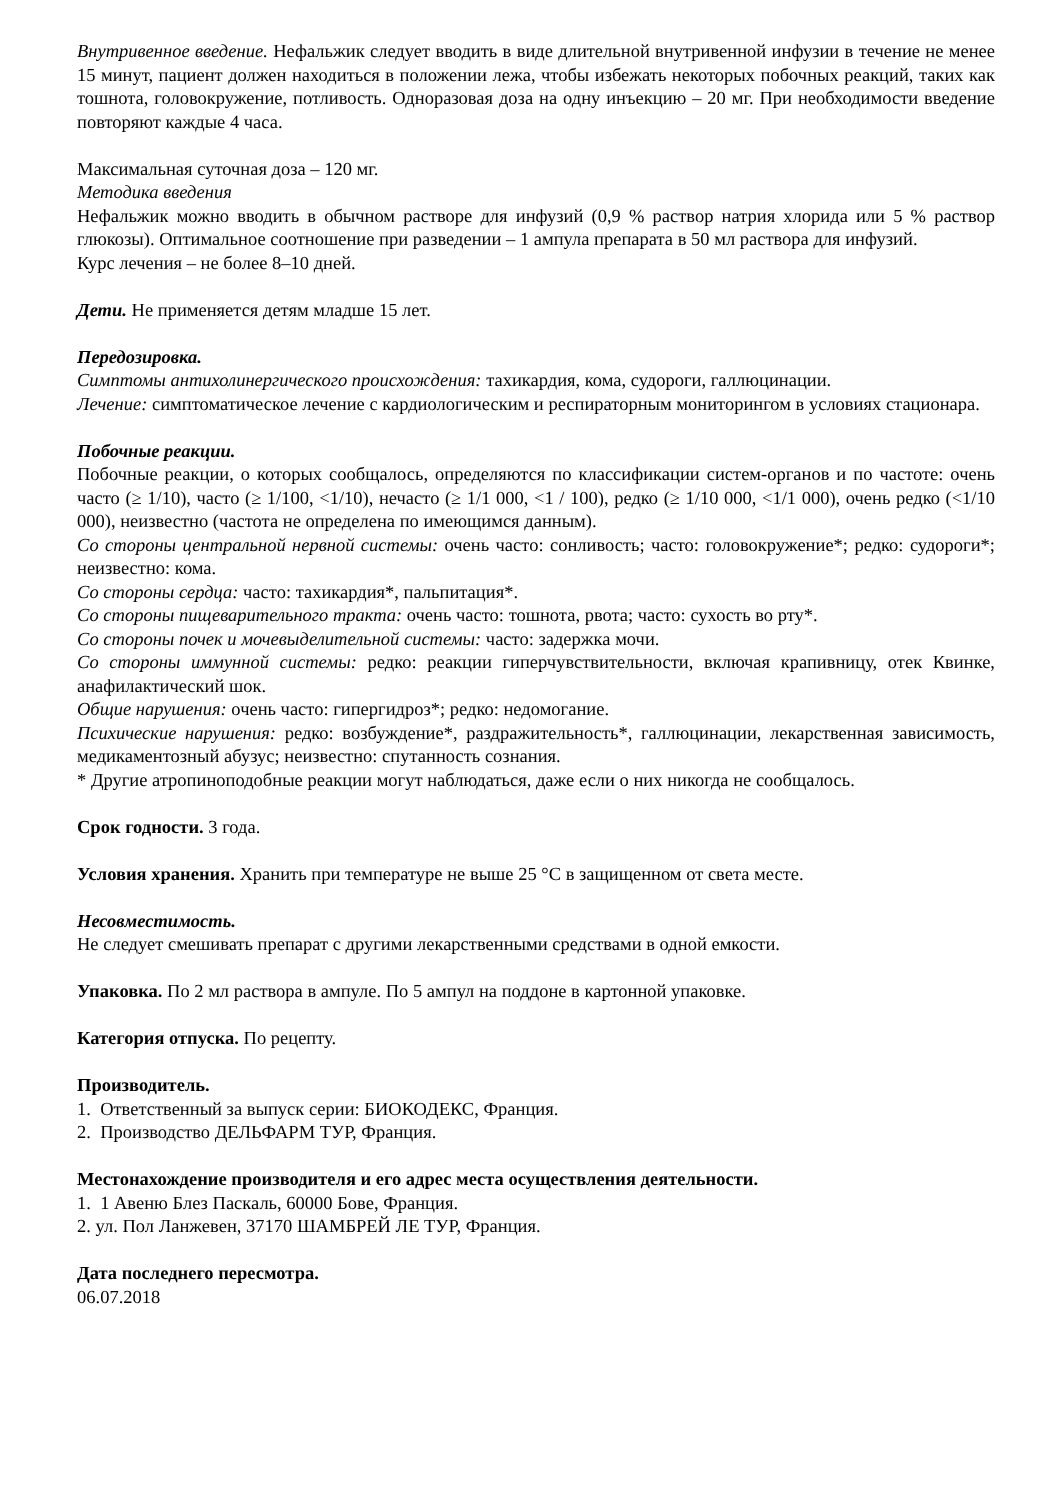Внутривенное введение. Нефальжик следует вводить в виде длительной внутривенной инфузии в течение не менее 15 минут, пациент должен находиться в положении лежа, чтобы избежать некоторых побочных реакций, таких как тошнота, головокружение, потливость. Одноразовая доза на одну инъекцию – 20 мг. При необходимости введение повторяют каждые 4 часа.
Максимальная суточная доза – 120 мг.
Методика введения
Нефальжик можно вводить в обычном растворе для инфузий (0,9 % раствор натрия хлорида или 5 % раствор глюкозы). Оптимальное соотношение при разведении – 1 ампула препарата в 50 мл раствора для инфузий.
Курс лечения – не более 8–10 дней.
Дети. Не применяется детям младше 15 лет.
Передозировка.
Симптомы антихолинергического происхождения: тахикардия, кома, судороги, галлюцинации.
Лечение: симптоматическое лечение с кардиологическим и респираторным мониторингом в условиях стационара.
Побочные реакции.
Побочные реакции, о которых сообщалось, определяются по классификации систем-органов и по частоте: очень часто (≥ 1/10), часто (≥ 1/100, <1/10), нечасто (≥ 1/1 000, <1 / 100), редко (≥ 1/10 000, <1/1 000), очень редко (<1/10 000), неизвестно (частота не определена по имеющимся данным).
Со стороны центральной нервной системы: очень часто: сонливость; часто: головокружение*; редко: судороги*; неизвестно: кома.
Со стороны сердца: часто: тахикардия*, пальпитация*.
Со стороны пищеварительного тракта: очень часто: тошнота, рвота; часто: сухость во рту*.
Со стороны почек и мочевыделительной системы: часто: задержка мочи.
Со стороны иммунной системы: редко: реакции гиперчувствительности, включая крапивницу, отек Квинке, анафилактический шок.
Общие нарушения: очень часто: гипергидроз*; редко: недомогание.
Психические нарушения: редко: возбуждение*, раздражительность*, галлюцинации, лекарственная зависимость, медикаментозный абузус; неизвестно: спутанность сознания.
* Другие атропиноподобные реакции могут наблюдаться, даже если о них никогда не сообщалось.
Срок годности. 3 года.
Условия хранения. Хранить при температуре не выше 25 °C в защищенном от света месте.
Несовместимость.
Не следует смешивать препарат с другими лекарственными средствами в одной емкости.
Упаковка. По 2 мл раствора в ампуле. По 5 ампул на поддоне в картонной упаковке.
Категория отпуска. По рецепту.
Производитель.
1. Ответственный за выпуск серии: БИОКОДЕКС, Франция.
2. Производство ДЕЛЬФАРМ ТУР, Франция.
Местонахождение производителя и его адрес места осуществления деятельности.
1. 1 Авеню Блез Паскаль, 60000 Бове, Франция.
2. ул. Пол Ланжевен, 37170 ШАМБРЕЙ ЛЕ ТУР, Франция.
Дата последнего пересмотра.
06.07.2018